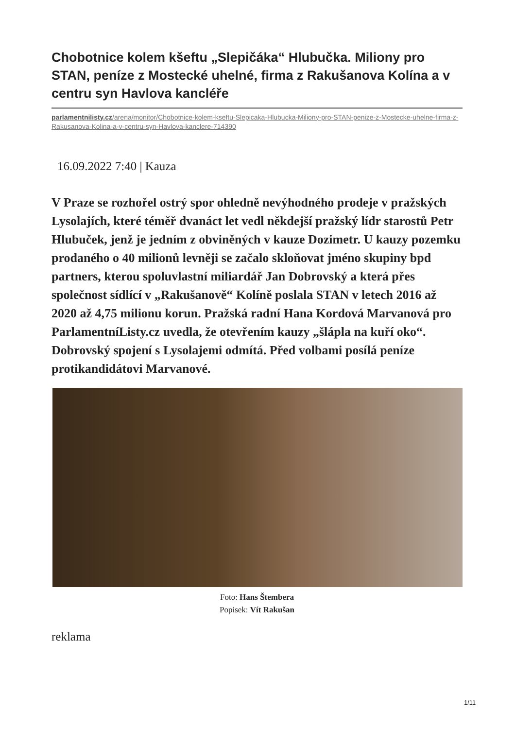Chobotnice kolem kšeftu „Slepičáka“ Hlubučka. Miliony pro STAN, peníze z Mostecké uhelné, firma z Rakušanova Kolína a v centru syn Havlova kancléře
parlamentnilisty.cz/arena/monitor/Chobotnice-kolem-kseftu-Slepicaka-Hlubucka-Miliony-pro-STAN-penize-z-Mostecke-uhelne-firma-z-Rakusanova-Kolina-a-v-centru-syn-Havlova-kanclere-714390
16.09.2022 7:40 | Kauza
V Praze se rozhořel ostrý spor ohledně nevýhodného prodeje v pražských Lysolajích, které téměř dvanáct let vedl někdejší pražský lídr starostů Petr Hlubuček, jenž je jedním z obviněných v kauze Dozimetr. U kauzy pozemku prodaného o 40 milionů levněji se začalo skloňovat jméno skupiny bpd partners, kterou spoluvlastní miliardář Jan Dobrovský a která přes společnost sídlící v „Rakušanově“ Kolíně poslala STAN v letech 2016 až 2020 až 4,75 milionu korun. Pražská radní Hana Kordová Marvanová pro ParlamentníListy.cz uvedla, že otevřením kauzy „šlápla na kuří oko“. Dobrovský spojení s Lysolajemi odmítá. Před volbami posílá peníze protikandidátovi Marvanové.
Foto: Hans Štembera
Popisek: Vít Rakušan
reklama
1/11